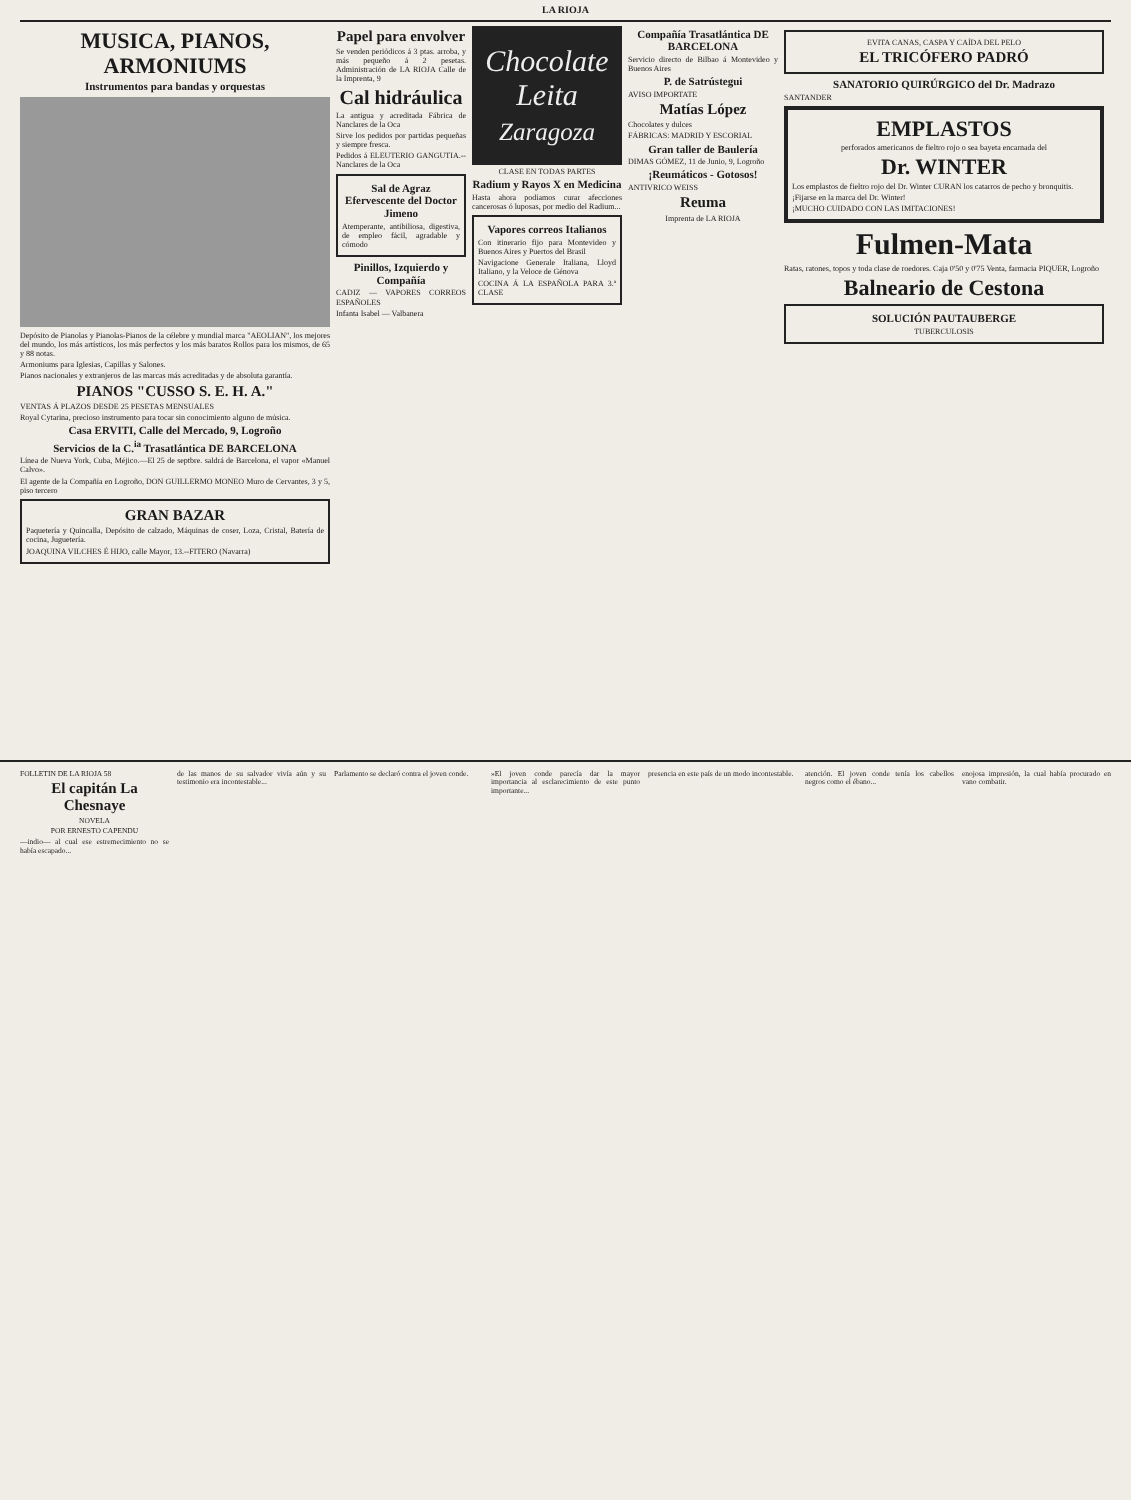LA RIOJA
MUSICA, PIANOS, ARMONIUMS
Instrumentos para bandas y orquestas
Depósito de Pianolas y Pianolas-Pianos de la célebre y mundial marca "AEOLIAN", los mejores del mundo, los más artísticos, los más perfectos y los más baratos Rollos para los mismos, de 65 y 88 notas.
Armoniums para Iglesias, Capillas y Salones.
Pianos nacionales y extranjeros de las marcas más acreditadas y de absoluta garantía.
PIANOS "CUSSO S. E. H. A."
VENTAS Á PLAZOS DESDE 25 PESETAS MENSUALES
Royal Cytarina, precioso instrumento para tocar sin conocimiento alguno de música.
Casa ERVITI, Calle del Mercado, 9, Logroño
Servicios de la C.<sup>ia</sup> Trasatlántica DE BARCELONA
Línea de Nueva York, Cuba, Méjico.—El 25 de septbre. saldrá de Barcelona, el vapor «Manuel Calvo».
El agente de la Compañía en Logroño, DON GUILLERMO MONEO Muro de Cervantes, 3 y 5, piso tercero
GRAN BAZAR
Paquetería y Quincalla, Depósito de calzado, Máquinas de coser, Loza, Cristal, Batería de cocina, Juguetería.
JOAQUINA VILCHES É HIJO, calle Mayor, 13.--FITERO (Navarra)
Papel para envolver
Se venden periódicos á 3 ptas. arroba, y más pequeño á 2 pesetas. Administración de LA RIOJA Calle de la Imprenta, 9
Cal hidráulica
La antigua y acreditada Fábrica de Nanclares de la Oca
Sirve los pedidos por partidas pequeñas y siempre fresca.
Pedidos á ELEUTERIO GANGUTIA.--Nanclares de la Oca
Sal de Agraz Efervescente del Doctor Jimeno
Atemperante, antibiliosa, digestiva, de empleo fácil, agradable y cómodo
Pinillos, Izquierdo y Compañía
CADIZ — VAPORES CORREOS ESPAÑOLES
Infanta Isabel — Valbanera
Chocolate Leita
Zaragoza
CLASE EN TODAS PARTES
Radium y Rayos X en Medicina
Hasta ahora podíamos curar afecciones cancerosas ó luposas, por medio del Radium...
Vapores correos Italianos
Con itinerario fijo para Montevideo y Buenos Aires y Puertos del Brasil
Navigacione Generale Italiana, Lloyd Italiano, y la Veloce de Génova
COCINA Á LA ESPAÑOLA PARA 3.ª CLASE
Compañía Trasatlántica DE BARCELONA
Servicio directo de Bilbao á Montevideo y Buenos Aires
P. de Satrústegui
AVISO IMPORTATE
Matías López
Chocolates y dulces
FÁBRICAS: MADRID Y ESCORIAL
Gran taller de Baulería
DIMAS GÓMEZ, 11 de Junio, 9, Logroño
¡Reumáticos - Gotosos!
ANTIVRICO WEISS
Reuma
Imprenta de LA RIOJA
EVITA CANAS, CASPA Y CAÍDA DEL PELO
EL TRICÓFERO PADRÓ
SANATORIO QUIRÚRGICO del Dr. Madrazo
SANTANDER
EMPLASTOS
perforados americanos de fieltro rojo o sea bayeta encarnada del
Dr. WINTER
Los emplastos de fieltro rojo del Dr. Winter CURAN los catarros de pecho y bronquitis.
¡Fijarse en la marca del Dr. Winter!
¡MUCHO CUIDADO CON LAS IMITACIONES!
Fulmen-Mata
Ratas, ratones, topos y toda clase de roedores. Caja 0'50 y 0'75 Venta, farmacia PIQUER, Logroño
Balneario de Cestona
SOLUCIÓN PAUTAUBERGE
TUBERCULOSIS
FOLLETIN DE LA RIOJA 58
El capitán La Chesnaye
NOVELA
POR ERNESTO CAPENDU
—indio— al cual ese estremecimiento no se había escapado...
de las manos de su salvador vivía aún y su testimonio era incontestable...
Parlamento se declaró contra el joven conde.
»El joven conde parecía dar la mayor importancia al esclarecimiento de este punto importante...
presencia en este país de un modo incontestable.
atención. El joven conde tenía los cabellos negros como el ébano...
enojosa impresión, la cual había procurado en vano combatir.